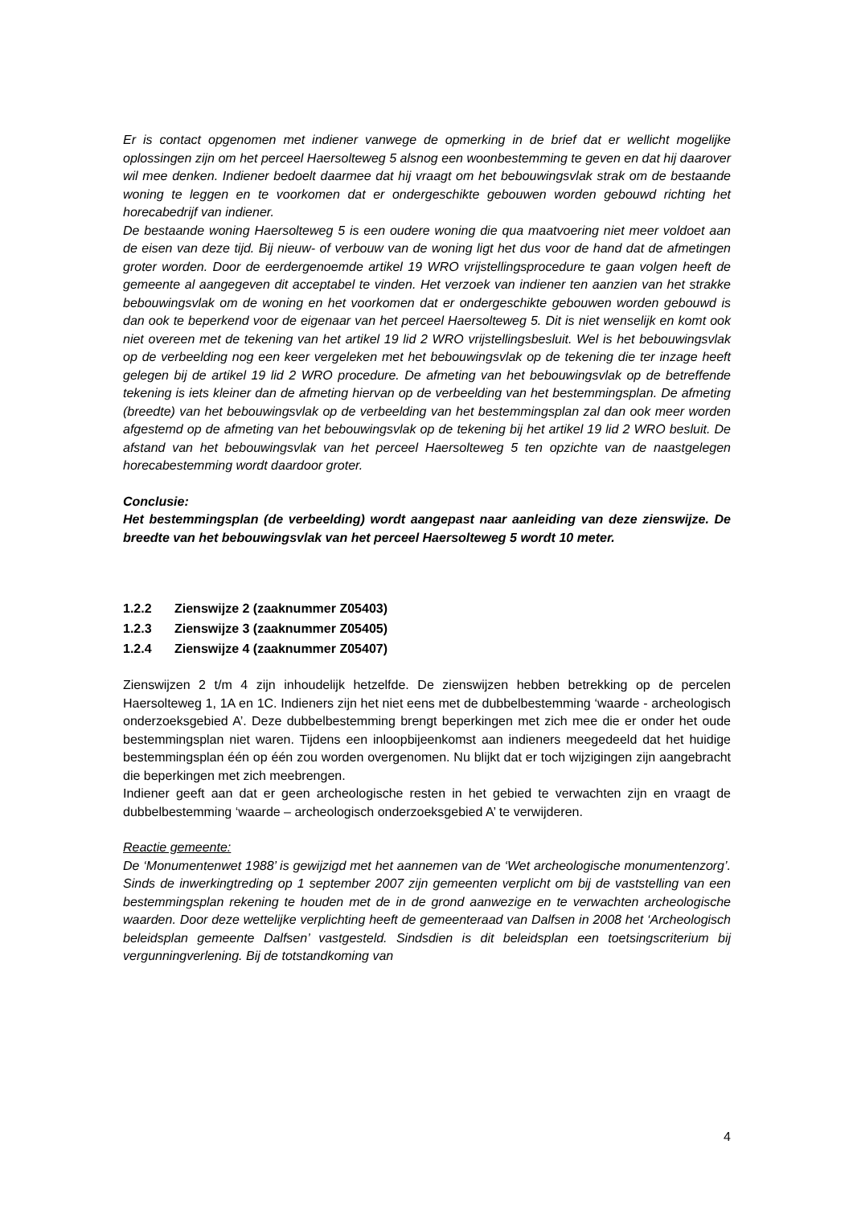Er is contact opgenomen met indiener vanwege de opmerking in de brief dat er wellicht mogelijke oplossingen zijn om het perceel Haersolteweg 5 alsnog een woonbestemming te geven en dat hij daarover wil mee denken. Indiener bedoelt daarmee dat hij vraagt om het bebouwingsvlak strak om de bestaande woning te leggen en te voorkomen dat er ondergeschikte gebouwen worden gebouwd richting het horecabedrijf van indiener.
De bestaande woning Haersolteweg 5 is een oudere woning die qua maatvoering niet meer voldoet aan de eisen van deze tijd. Bij nieuw- of verbouw van de woning ligt het dus voor de hand dat de afmetingen groter worden. Door de eerdergenoemde artikel 19 WRO vrijstellingsprocedure te gaan volgen heeft de gemeente al aangegeven dit acceptabel te vinden. Het verzoek van indiener ten aanzien van het strakke bebouwingsvlak om de woning en het voorkomen dat er ondergeschikte gebouwen worden gebouwd is dan ook te beperkend voor de eigenaar van het perceel Haersolteweg 5. Dit is niet wenselijk en komt ook niet overeen met de tekening van het artikel 19 lid 2 WRO vrijstellingsbesluit. Wel is het bebouwingsvlak op de verbeelding nog een keer vergeleken met het bebouwingsvlak op de tekening die ter inzage heeft gelegen bij de artikel 19 lid 2 WRO procedure. De afmeting van het bebouwingsvlak op de betreffende tekening is iets kleiner dan de afmeting hiervan op de verbeelding van het bestemmingsplan. De afmeting (breedte) van het bebouwingsvlak op de verbeelding van het bestemmingsplan zal dan ook meer worden afgestemd op de afmeting van het bebouwingsvlak op de tekening bij het artikel 19 lid 2 WRO besluit. De afstand van het bebouwingsvlak van het perceel Haersolteweg 5 ten opzichte van de naastgelegen horecabestemming wordt daardoor groter.
Conclusie:
Het bestemmingsplan (de verbeelding) wordt aangepast naar aanleiding van deze zienswijze. De breedte van het bebouwingsvlak van het perceel Haersolteweg 5 wordt 10 meter.
1.2.2 Zienswijze 2 (zaaknummer Z05403)
1.2.3 Zienswijze 3 (zaaknummer Z05405)
1.2.4 Zienswijze 4 (zaaknummer Z05407)
Zienswijzen 2 t/m 4 zijn inhoudelijk hetzelfde. De zienswijzen hebben betrekking op de percelen Haersolteweg 1, 1A en 1C. Indieners zijn het niet eens met de dubbelbestemming ‘waarde - archeologisch onderzoeksgebied A’. Deze dubbelbestemming brengt beperkingen met zich mee die er onder het oude bestemmingsplan niet waren. Tijdens een inloopbijeenkomst aan indieners meegedeeld dat het huidige bestemmingsplan één op één zou worden overgenomen. Nu blijkt dat er toch wijzigingen zijn aangebracht die beperkingen met zich meebrengen.
Indiener geeft aan dat er geen archeologische resten in het gebied te verwachten zijn en vraagt de dubbelbestemming ‘waarde – archeologisch onderzoeksgebied A’ te verwijderen.
Reactie gemeente:
De ‘Monumentenwet 1988’ is gewijzigd met het aannemen van de ‘Wet archeologische monumentenzorg’. Sinds de inwerkingtreding op 1 september 2007 zijn gemeenten verplicht om bij de vaststelling van een bestemmingsplan rekening te houden met de in de grond aanwezige en te verwachten archeologische waarden. Door deze wettelijke verplichting heeft de gemeenteraad van Dalfsen in 2008 het ‘Archeologisch beleidsplan gemeente Dalfsen’ vastgesteld. Sindsdien is dit beleidsplan een toetsingscriterium bij vergunningverlening. Bij de totstandkoming van
4